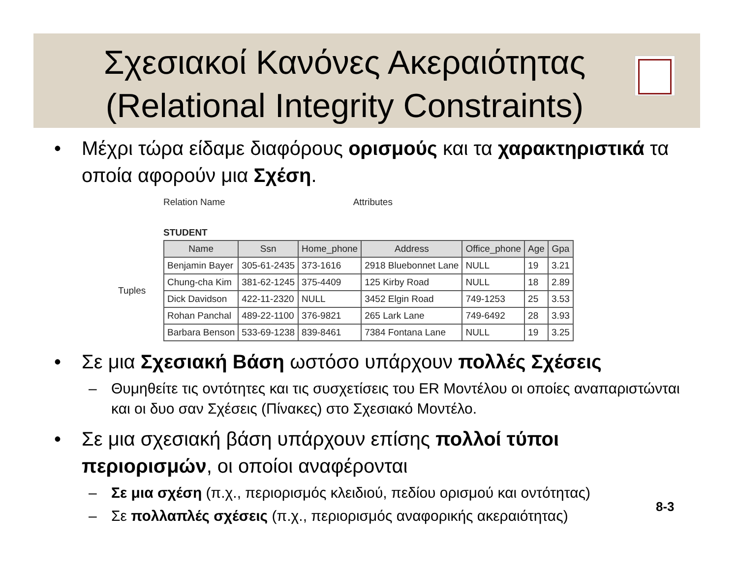Σχεσιακοί Κανόνες Ακεραιότητας
(Relational Integrity Constraints)
• Μέχρι τώρα είδαμε διαφόρους ορισμούς και τα χαρακτηριστικά τα οποία αφορούν μια Σχέση.
Relation Name Attributes
STUDENT
Tuples
| Name | Ssn | Home_phone | Address | Office_phone | Age | Gpa |
| --- | --- | --- | --- | --- | --- | --- |
| Benjamin Bayer | 305-61-2435 | 373-1616 | 2918 Bluebonnet Lane | NULL | 19 | 3.21 |
| Chung-cha Kim | 381-62-1245 | 375-4409 | 125 Kirby Road | NULL | 18 | 2.89 |
| Dick Davidson | 422-11-2320 | NULL | 3452 Elgin Road | 749-1253 | 25 | 3.53 |
| Rohan Panchal | 489-22-1100 | 376-9821 | 265 Lark Lane | 749-6492 | 28 | 3.93 |
| Barbara Benson | 533-69-1238 | 839-8461 | 7384 Fontana Lane | NULL | 19 | 3.25 |
• Σε μια Σχεσιακή Βάση ωστόσο υπάρχουν πολλές Σχέσεις
– Θυμηθείτε τις οντότητες και τις συσχετίσεις του ER Μοντέλου οι οποίες αναπαριστώνται και οι δυο σαν Σχέσεις (Πίνακες) στο Σχεσιακό Μοντέλο.
• Σε μια σχεσιακή βάση υπάρχουν επίσης πολλοί τύποι περιορισμών, οι οποίοι αναφέρονται
– Σε μια σχέση (π.χ., περιορισμός κλειδιού, πεδίου ορισμού και οντότητας)
– Σε πολλαπλές σχέσεις (π.χ., περιορισμός αναφορικής ακεραιότητας)
8-3